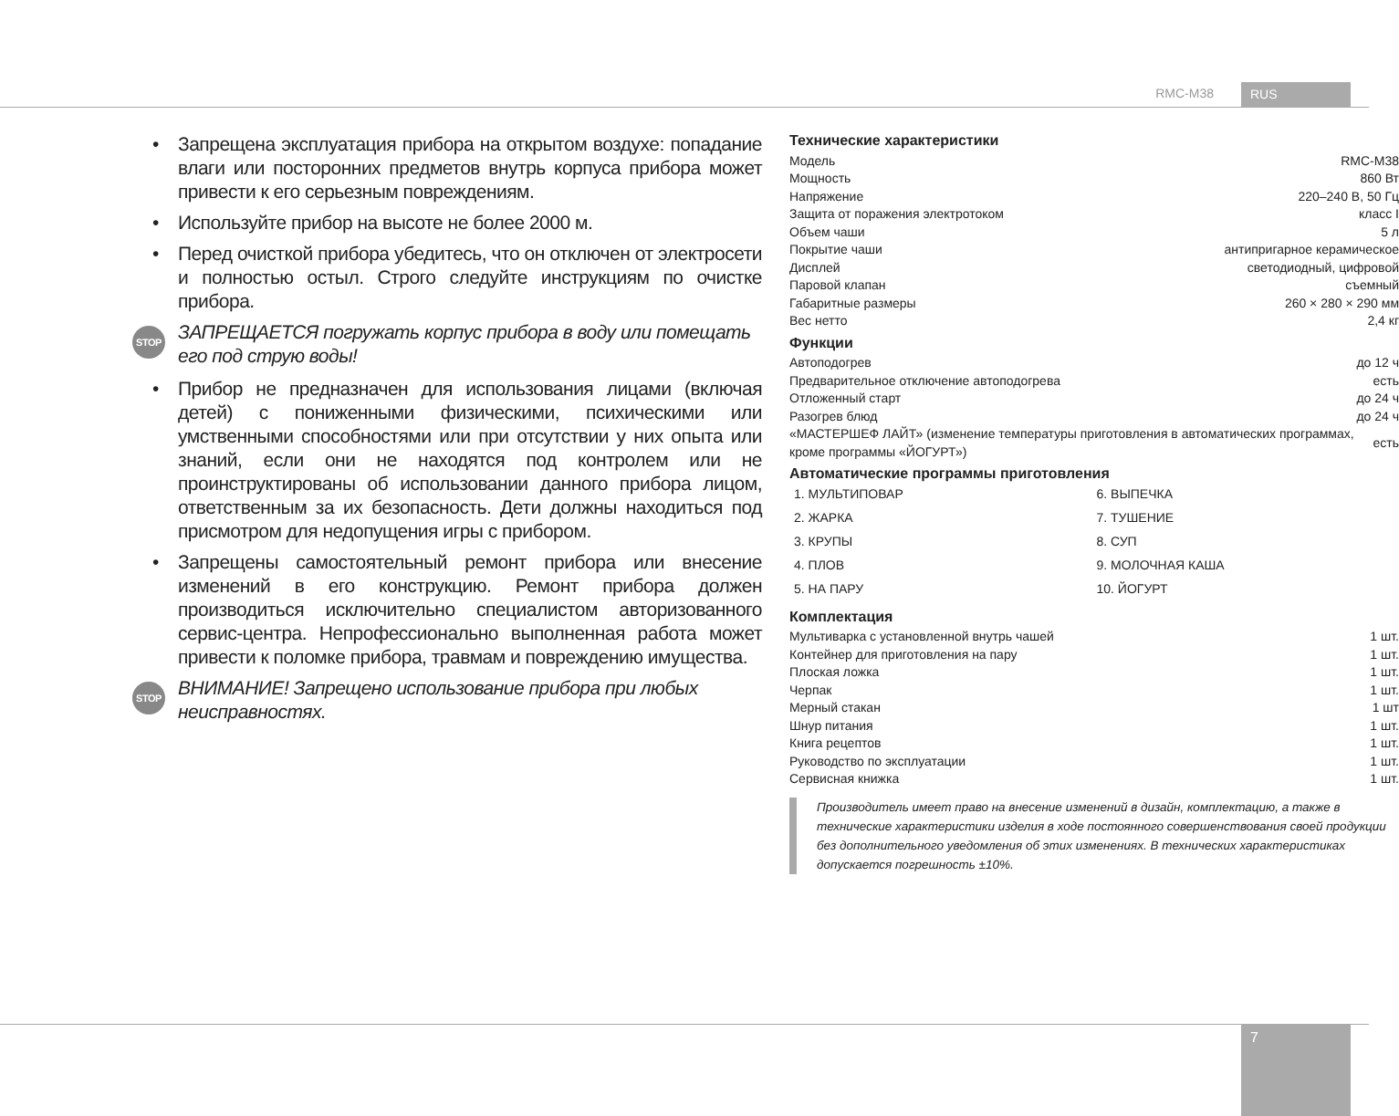RMC-M38 RUS
• Запрещена эксплуатация прибора на открытом воздухе: попадание влаги или посторонних предметов внутрь корпуса прибора может привести к его серьезным повреждениям.
• Используйте прибор на высоте не более 2000 м.
• Перед очисткой прибора убедитесь, что он отключен от электросети и полностью остыл. Строго следуйте инструкциям по очистке прибора.
STOP ЗАПРЕЩАЕТСЯ погружать корпус прибора в воду или помещать его под струю воды!
• Прибор не предназначен для использования лицами (включая детей) с пониженными физическими, психическими или умственными способностями или при отсутствии у них опыта или знаний, если они не находятся под контролем или не проинструктированы об использовании данного прибора лицом, ответственным за их безопасность. Дети должны находиться под присмотром для недопущения игры с прибором.
• Запрещены самостоятельный ремонт прибора или внесение изменений в его конструкцию. Ремонт прибора должен производиться исключительно специалистом авторизованного сервис-центра. Непрофессионально выполненная работа может привести к поломке прибора, травмам и повреждению имущества.
STOP ВНИМАНИЕ! Запрещено использование прибора при любых неисправностях.
Технические характеристики
| Модель | RMC-M38 |
| Мощность | 860 Вт |
| Напряжение | 220–240 В, 50 Гц |
| Защита от поражения электротоком | класс I |
| Объем чаши | 5 л |
| Покрытие чаши | антипригарное керамическое |
| Дисплей | светодиодный, цифровой |
| Паровой клапан | съемный |
| Габаритные размеры | 260 × 280 × 290 мм |
| Вес нетто | 2,4 кг |
Функции
| Автоподогрев | до 12 ч |
| Предварительное отключение автоподогрева | есть |
| Отложенный старт | до 24 ч |
| Разогрев блюд | до 24 ч |
| «МАСТЕРШЕФ ЛАЙТ» (изменение температуры приготовления в автоматических программах, кроме программы «ЙОГУРТ») | есть |
Автоматические программы приготовления
1. МУЛЬТИПОВАР
2. ЖАРКА
3. КРУПЫ
4. ПЛОВ
5. НА ПАРУ
6. ВЫПЕЧКА
7. ТУШЕНИЕ
8. СУП
9. МОЛОЧНАЯ КАША
10. ЙОГУРТ
Комплектация
| Мультиварка с установленной внутрь чашей | 1 шт. |
| Контейнер для приготовления на пару | 1 шт. |
| Плоская ложка | 1 шт. |
| Черпак | 1 шт. |
| Мерный стакан | 1 шт |
| Шнур питания | 1 шт. |
| Книга рецептов | 1 шт. |
| Руководство по эксплуатации | 1 шт. |
| Сервисная книжка | 1 шт. |
Производитель имеет право на внесение изменений в дизайн, комплектацию, а также в технические характеристики изделия в ходе постоянного совершенствования своей продукции без дополнительного уведомления об этих изменениях. В технических характеристиках допускается погрешность ±10%.
7